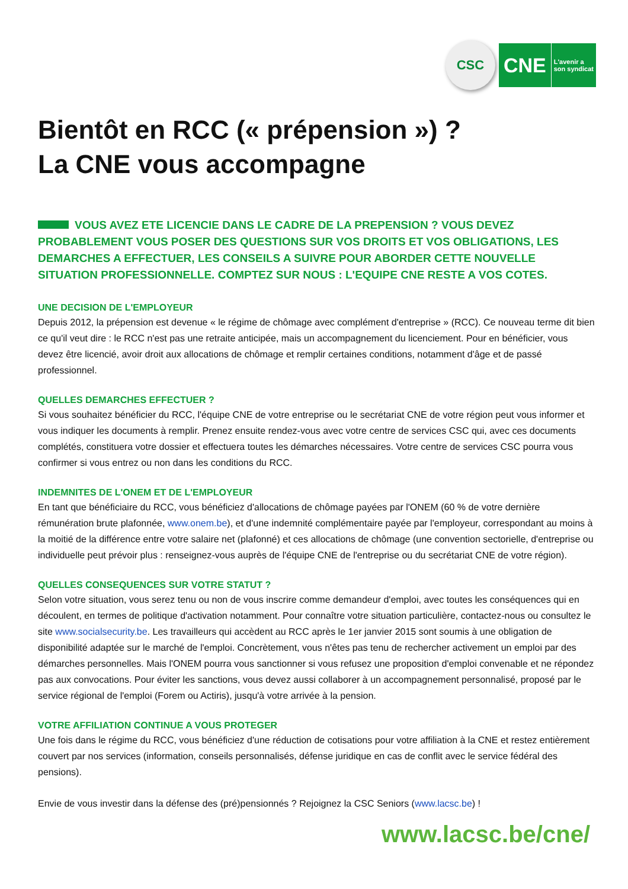CSC
CNE L'avenir a
son syndicat
Bientôt en RCC (« prépension ») ?
La CNE vous accompagne
VOUS AVEZ ETE LICENCIE DANS LE CADRE DE LA PREPENSION ? VOUS DEVEZ PROBABLEMENT VOUS POSER DES QUESTIONS SUR VOS DROITS ET VOS OBLIGATIONS, LES DEMARCHES A EFFECTUER, LES CONSEILS A SUIVRE POUR ABORDER CETTE NOUVELLE SITUATION PROFESSIONNELLE. COMPTEZ SUR NOUS : L'EQUIPE CNE RESTE A VOS COTES.
UNE DECISION DE L'EMPLOYEUR
Depuis 2012, la prépension est devenue « le régime de chômage avec complément d'entreprise » (RCC). Ce nouveau terme dit bien ce qu'il veut dire : le RCC n'est pas une retraite anticipée, mais un accompagnement du licenciement. Pour en bénéficier, vous devez être licencié, avoir droit aux allocations de chômage et remplir certaines conditions, notamment d'âge et de passé professionnel.
QUELLES DEMARCHES EFFECTUER ?
Si vous souhaitez bénéficier du RCC, l'équipe CNE de votre entreprise ou le secrétariat CNE de votre région peut vous informer et vous indiquer les documents à remplir. Prenez ensuite rendez-vous avec votre centre de services CSC qui, avec ces documents complétés, constituera votre dossier et effectuera toutes les démarches nécessaires. Votre centre de services CSC pourra vous confirmer si vous entrez ou non dans les conditions du RCC.
INDEMNITES DE L'ONEM ET DE L'EMPLOYEUR
En tant que bénéficiaire du RCC, vous bénéficiez d'allocations de chômage payées par l'ONEM (60 % de votre dernière rémunération brute plafonnée, www.onem.be), et d'une indemnité complémentaire payée par l'employeur, correspondant au moins à la moitié de la différence entre votre salaire net (plafonné) et ces allocations de chômage (une convention sectorielle, d'entreprise ou individuelle peut prévoir plus : renseignez-vous auprès de l'équipe CNE de l'entreprise ou du secrétariat CNE de votre région).
QUELLES CONSEQUENCES SUR VOTRE STATUT ?
Selon votre situation, vous serez tenu ou non de vous inscrire comme demandeur d'emploi, avec toutes les conséquences qui en découlent, en termes de politique d'activation notamment. Pour connaître votre situation particulière, contactez-nous ou consultez le site www.socialsecurity.be. Les travailleurs qui accèdent au RCC après le 1er janvier 2015 sont soumis à une obligation de disponibilité adaptée sur le marché de l'emploi. Concrètement, vous n'êtes pas tenu de rechercher activement un emploi par des démarches personnelles. Mais l'ONEM pourra vous sanctionner si vous refusez une proposition d'emploi convenable et ne répondez pas aux convocations. Pour éviter les sanctions, vous devez aussi collaborer à un accompagnement personnalisé, proposé par le service régional de l'emploi (Forem ou Actiris), jusqu'à votre arrivée à la pension.
VOTRE AFFILIATION CONTINUE A VOUS PROTEGER
Une fois dans le régime du RCC, vous bénéficiez d'une réduction de cotisations pour votre affiliation à la CNE et restez entièrement couvert par nos services (information, conseils personnalisés, défense juridique en cas de conflit avec le service fédéral des pensions).
Envie de vous investir dans la défense des (pré)pensionnés ? Rejoignez la CSC Seniors (www.lacsc.be) !
www.lacsc.be/cne/